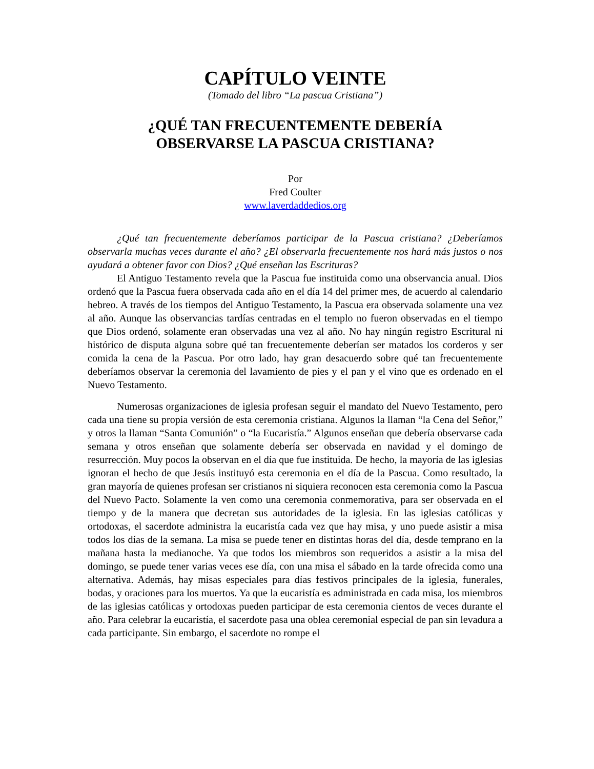CAPÍTULO VEINTE
(Tomado del libro “La pascua Cristiana”)
¿QUÉ TAN FRECUENTEMENTE DEBERÍA
OBSERVARSE LA PASCUA CRISTIANA?
Por
Fred Coulter
www.laverdaddedios.org
¿Qué tan frecuentemente deberíamos participar de la Pascua cristiana? ¿Deberíamos observarla muchas veces durante el año? ¿El observarla frecuentemente nos hará más justos o nos ayudará a obtener favor con Dios? ¿Qué enseñan las Escrituras?
El Antiguo Testamento revela que la Pascua fue instituida como una observancia anual. Dios ordenó que la Pascua fuera observada cada año en el día 14 del primer mes, de acuerdo al calendario hebreo. A través de los tiempos del Antiguo Testamento, la Pascua era observada solamente una vez al año. Aunque las observancias tardías centradas en el templo no fueron observadas en el tiempo que Dios ordenó, solamente eran observadas una vez al año. No hay ningún registro Escritural ni histórico de disputa alguna sobre qué tan frecuentemente deberían ser matados los corderos y ser comida la cena de la Pascua. Por otro lado, hay gran desacuerdo sobre qué tan frecuentemente deberíamos observar la ceremonia del lavamiento de pies y el pan y el vino que es ordenado en el Nuevo Testamento.
Numerosas organizaciones de iglesia profesan seguir el mandato del Nuevo Testamento, pero cada una tiene su propia versión de esta ceremonia cristiana. Algunos la llaman “la Cena del Señor,” y otros la llaman “Santa Comunión” o “la Eucaristía.” Algunos enseñan que debería observarse cada semana y otros enseñan que solamente debería ser observada en navidad y el domingo de resurrección. Muy pocos la observan en el día que fue instituida. De hecho, la mayoría de las iglesias ignoran el hecho de que Jesús instituyó esta ceremonia en el día de la Pascua. Como resultado, la gran mayoría de quienes profesan ser cristianos ni siquiera reconocen esta ceremonia como la Pascua del Nuevo Pacto. Solamente la ven como una ceremonia conmemorativa, para ser observada en el tiempo y de la manera que decretan sus autoridades de la iglesia. En las iglesias católicas y ortodoxas, el sacerdote administra la eucaristía cada vez que hay misa, y uno puede asistir a misa todos los días de la semana. La misa se puede tener en distintas horas del día, desde temprano en la mañana hasta la medianoche. Ya que todos los miembros son requeridos a asistir a la misa del domingo, se puede tener varias veces ese día, con una misa el sábado en la tarde ofrecida como una alternativa. Además, hay misas especiales para días festivos principales de la iglesia, funerales, bodas, y oraciones para los muertos. Ya que la eucaristía es administrada en cada misa, los miembros de las iglesias católicas y ortodoxas pueden participar de esta ceremonia cientos de veces durante el año. Para celebrar la eucaristía, el sacerdote pasa una oblea ceremonial especial de pan sin levadura a cada participante. Sin embargo, el sacerdote no rompe el